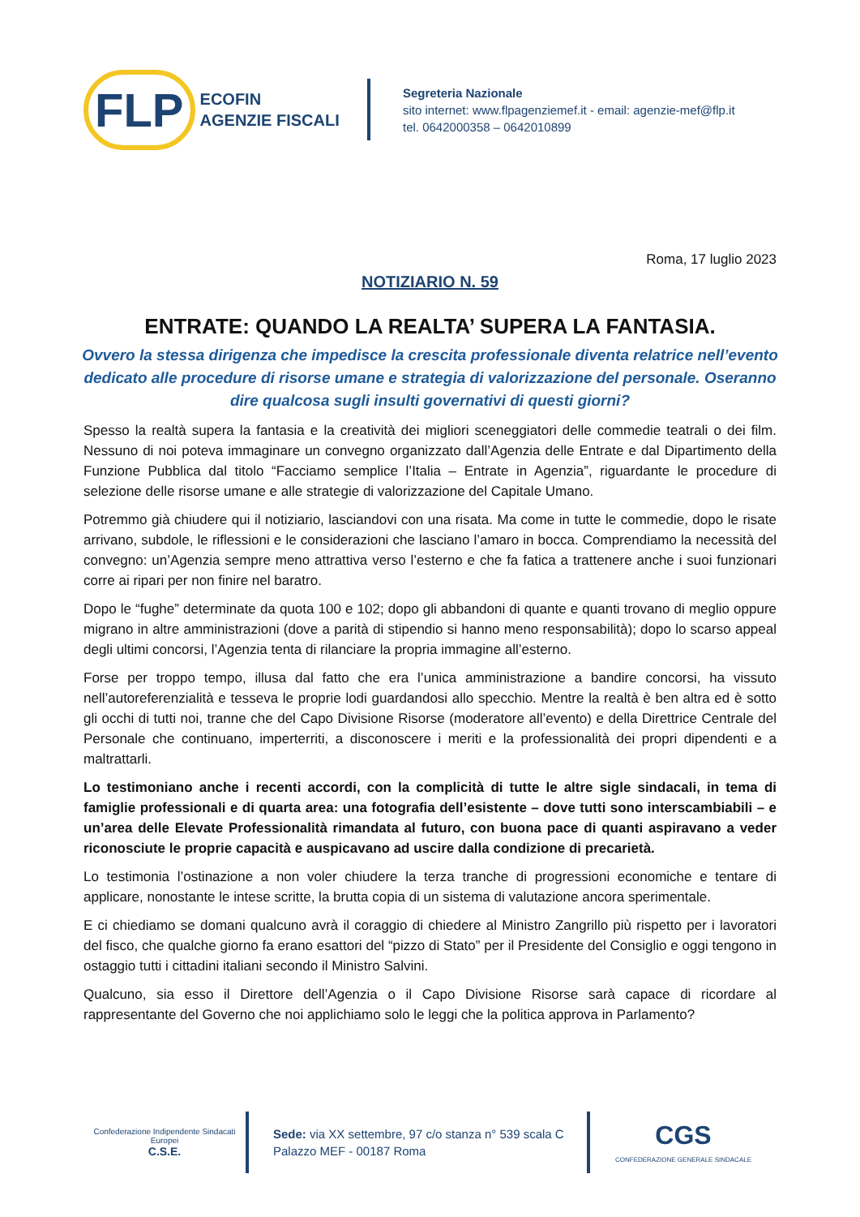FLP
ECOFIN
AGENZIE FISCALI
Segreteria Nazionale
sito internet: www.flpagenziemef.it - email: agenzie-mef@flp.it
tel. 0642000358 – 0642010899
Roma, 17 luglio 2023
NOTIZIARIO N. 59
ENTRATE: QUANDO LA REALTA’ SUPERA LA FANTASIA.
Ovvero la stessa dirigenza che impedisce la crescita professionale diventa relatrice nell’evento dedicato alle procedure di risorse umane e strategia di valorizzazione del personale. Oseranno dire qualcosa sugli insulti governativi di questi giorni?
Spesso la realtà supera la fantasia e la creatività dei migliori sceneggiatori delle commedie teatrali o dei film. Nessuno di noi poteva immaginare un convegno organizzato dall’Agenzia delle Entrate e dal Dipartimento della Funzione Pubblica dal titolo “Facciamo semplice l’Italia – Entrate in Agenzia”, riguardante le procedure di selezione delle risorse umane e alle strategie di valorizzazione del Capitale Umano.
Potremmo già chiudere qui il notiziario, lasciandovi con una risata. Ma come in tutte le commedie, dopo le risate arrivano, subdole, le riflessioni e le considerazioni che lasciano l’amaro in bocca. Comprendiamo la necessità del convegno: un’Agenzia sempre meno attrattiva verso l’esterno e che fa fatica a trattenere anche i suoi funzionari corre ai ripari per non finire nel baratro.
Dopo le “fughe” determinate da quota 100 e 102; dopo gli abbandoni di quante e quanti trovano di meglio oppure migrano in altre amministrazioni (dove a parità di stipendio si hanno meno responsabilità); dopo lo scarso appeal degli ultimi concorsi, l’Agenzia tenta di rilanciare la propria immagine all’esterno.
Forse per troppo tempo, illusa dal fatto che era l’unica amministrazione a bandire concorsi, ha vissuto nell’autoreferenzialità e tesseva le proprie lodi guardandosi allo specchio. Mentre la realtà è ben altra ed è sotto gli occhi di tutti noi, tranne che del Capo Divisione Risorse (moderatore all’evento) e della Direttrice Centrale del Personale che continuano, imperterriti, a disconoscere i meriti e la professionalità dei propri dipendenti e a maltrattarli.
Lo testimoniano anche i recenti accordi, con la complicità di tutte le altre sigle sindacali, in tema di famiglie professionali e di quarta area: una fotografia dell’esistente – dove tutti sono interscambiabili – e un’area delle Elevate Professionalità rimandata al futuro, con buona pace di quanti aspiravano a veder riconosciute le proprie capacità e auspicavano ad uscire dalla condizione di precarietà.
Lo testimonia l’ostinazione a non voler chiudere la terza tranche di progressioni economiche e tentare di applicare, nonostante le intese scritte, la brutta copia di un sistema di valutazione ancora sperimentale.
E ci chiediamo se domani qualcuno avrà il coraggio di chiedere al Ministro Zangrillo più rispetto per i lavoratori del fisco, che qualche giorno fa erano esattori del “pizzo di Stato” per il Presidente del Consiglio e oggi tengono in ostaggio tutti i cittadini italiani secondo il Ministro Salvini.
Qualcuno, sia esso il Direttore dell’Agenzia o il Capo Divisione Risorse sarà capace di ricordare al rappresentante del Governo che noi applichiamo solo le leggi che la politica approva in Parlamento?
Confederazione Indipendente Sindacati Europei
C.S.E.
Sede: via XX settembre, 97 c/o stanza n° 539 scala C
Palazzo MEF - 00187 Roma
CGS
CONFEDERAZIONE GENERALE SINDACALE